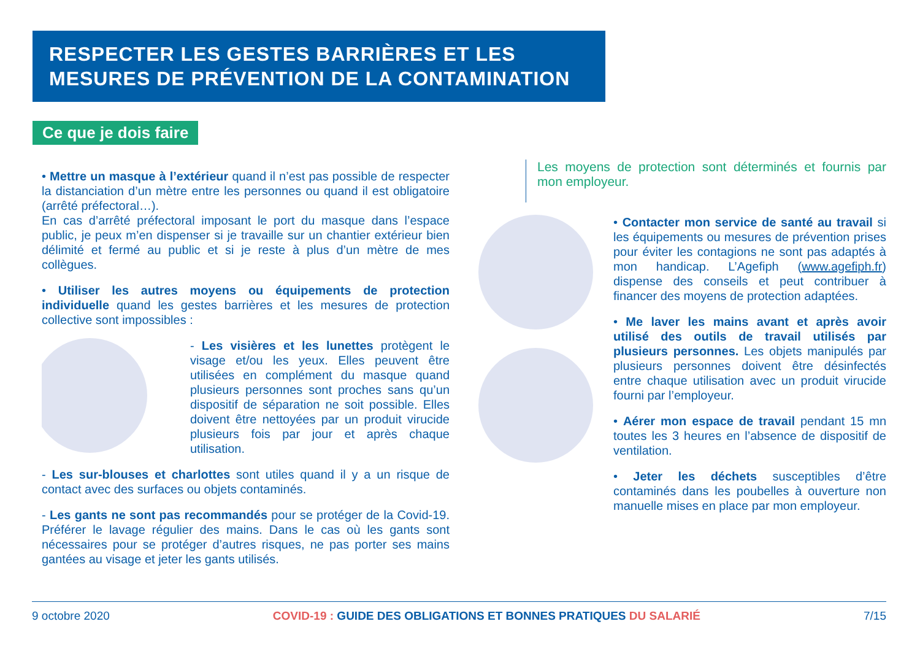RESPECTER LES GESTES BARRIÈRES ET LES MESURES DE PRÉVENTION DE LA CONTAMINATION
Ce que je dois faire
• Mettre un masque à l’extérieur quand il n’est pas possible de respecter la distanciation d’un mètre entre les personnes ou quand il est obligatoire (arrêté préfectoral…).
En cas d’arrêté préfectoral imposant le port du masque dans l’espace public, je peux m’en dispenser si je travaille sur un chantier extérieur bien délimité et fermé au public et si je reste à plus d’un mètre de mes collègues.
• Utiliser les autres moyens ou équipements de protection individuelle quand les gestes barrières et les mesures de protection collective sont impossibles :
- Les visières et les lunettes protègent le visage et/ou les yeux. Elles peuvent être utilisées en complément du masque quand plusieurs personnes sont proches sans qu’un dispositif de séparation ne soit possible. Elles doivent être nettoyées par un produit virucide plusieurs fois par jour et après chaque utilisation.
- Les sur-blouses et charlottes sont utiles quand il y a un risque de contact avec des surfaces ou objets contaminés.
- Les gants ne sont pas recommandés pour se protéger de la Covid-19. Préférer le lavage régulier des mains. Dans le cas où les gants sont nécessaires pour se protéger d’autres risques, ne pas porter ses mains gantées au visage et jeter les gants utilisés.
Les moyens de protection sont déterminés et fournis par mon employeur.
• Contacter mon service de santé au travail si les équipements ou mesures de prévention prises pour éviter les contagions ne sont pas adaptés à mon handicap. L’Agefiph (www.agefiph.fr) dispense des conseils et peut contribuer à financer des moyens de protection adaptées.
• Me laver les mains avant et après avoir utilisé des outils de travail utilisés par plusieurs personnes. Les objets manipulés par plusieurs personnes doivent être désinfectés entre chaque utilisation avec un produit virucide fourni par l’employeur.
• Aérer mon espace de travail pendant 15 mn toutes les 3 heures en l’absence de dispositif de ventilation.
• Jeter les déchets susceptibles d’être contaminés dans les poubelles à ouverture non manuelle mises en place par mon employeur.
9 octobre 2020 COVID-19 : GUIDE DES OBLIGATIONS ET BONNES PRATIQUES DU SALARIÉ 7/15